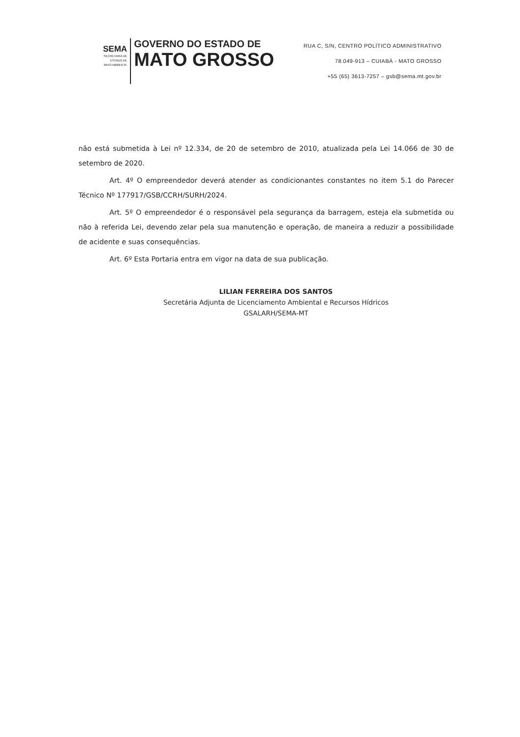SEMA
SECRETARIA DE
ESTADO DE
MEIO AMBIENTE
GOVERNO DO ESTADO DE
MATO GROSSO
RUA C, S/N, CENTRO POLÍTICO ADMINISTRATIVO
78.049-913 – CUIABÁ - MATO GROSSO
+55 (65) 3613-7257 – gsb@sema.mt.gov.br
não está submetida à Lei nº 12.334, de 20 de setembro de 2010, atualizada pela Lei 14.066 de 30 de setembro de 2020.
Art. 4º O empreendedor deverá atender as condicionantes constantes no item 5.1 do Parecer Técnico Nº 177917/GSB/CCRH/SURH/2024.
Art. 5º O empreendedor é o responsável pela segurança da barragem, esteja ela submetida ou não à referida Lei, devendo zelar pela sua manutenção e operação, de maneira a reduzir a possibilidade de acidente e suas consequências.
Art. 6º Esta Portaria entra em vigor na data de sua publicação.
LILIAN FERREIRA DOS SANTOS
Secretária Adjunta de Licenciamento Ambiental e Recursos Hídricos
GSALARH/SEMA-MT